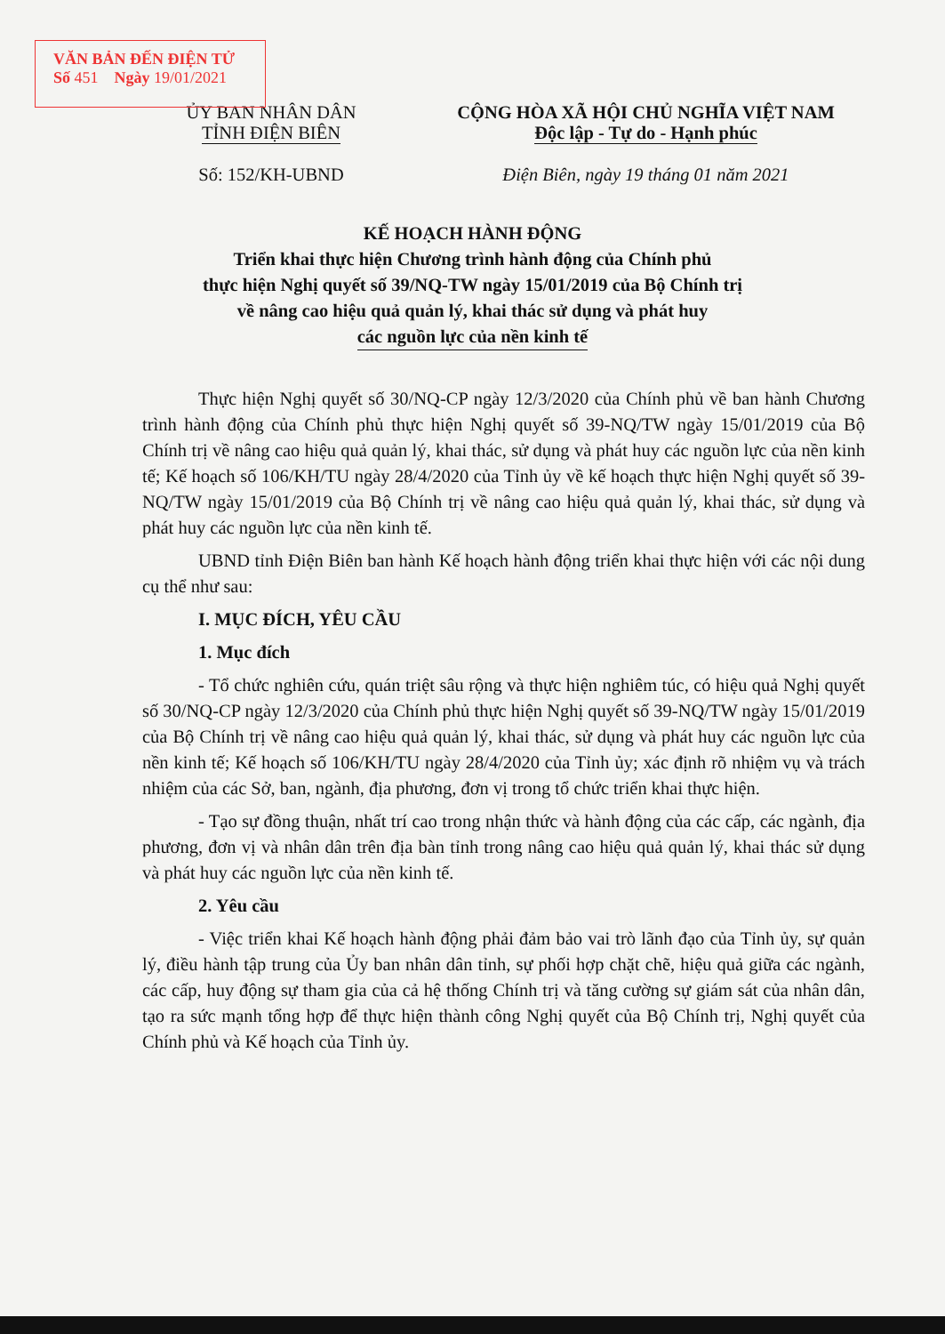VĂN BẢN ĐẾN ĐIỆN TỬ
Số 451 Ngày 19/01/2021
ỦY BAN NHÂN DÂN
TỈNH ĐIỆN BIÊN
Số: 152/KH-UBND
CỘNG HÒA XÃ HỘI CHỦ NGHĨA VIỆT NAM
Độc lập - Tự do - Hạnh phúc
Điện Biên, ngày 19 tháng 01 năm 2021
KẾ HOẠCH HÀNH ĐỘNG
Triển khai thực hiện Chương trình hành động của Chính phủ
thực hiện Nghị quyết số 39/NQ-TW ngày 15/01/2019 của Bộ Chính trị
về nâng cao hiệu quả quản lý, khai thác sử dụng và phát huy
các nguồn lực của nền kinh tế
Thực hiện Nghị quyết số 30/NQ-CP ngày 12/3/2020 của Chính phủ về ban hành Chương trình hành động của Chính phủ thực hiện Nghị quyết số 39-NQ/TW ngày 15/01/2019 của Bộ Chính trị về nâng cao hiệu quả quản lý, khai thác, sử dụng và phát huy các nguồn lực của nền kinh tế; Kế hoạch số 106/KH/TU ngày 28/4/2020 của Tỉnh ủy về kế hoạch thực hiện Nghị quyết số 39-NQ/TW ngày 15/01/2019 của Bộ Chính trị về nâng cao hiệu quả quản lý, khai thác, sử dụng và phát huy các nguồn lực của nền kinh tế.
UBND tỉnh Điện Biên ban hành Kế hoạch hành động triển khai thực hiện với các nội dung cụ thể như sau:
I. MỤC ĐÍCH, YÊU CẦU
1. Mục đích
- Tổ chức nghiên cứu, quán triệt sâu rộng và thực hiện nghiêm túc, có hiệu quả Nghị quyết số 30/NQ-CP ngày 12/3/2020 của Chính phủ thực hiện Nghị quyết số 39-NQ/TW ngày 15/01/2019 của Bộ Chính trị về nâng cao hiệu quả quản lý, khai thác, sử dụng và phát huy các nguồn lực của nền kinh tế; Kế hoạch số 106/KH/TU ngày 28/4/2020 của Tỉnh ủy; xác định rõ nhiệm vụ và trách nhiệm của các Sở, ban, ngành, địa phương, đơn vị trong tổ chức triển khai thực hiện.
- Tạo sự đồng thuận, nhất trí cao trong nhận thức và hành động của các cấp, các ngành, địa phương, đơn vị và nhân dân trên địa bàn tỉnh trong nâng cao hiệu quả quản lý, khai thác sử dụng và phát huy các nguồn lực của nền kinh tế.
2. Yêu cầu
- Việc triển khai Kế hoạch hành động phải đảm bảo vai trò lãnh đạo của Tỉnh ủy, sự quản lý, điều hành tập trung của Ủy ban nhân dân tỉnh, sự phối hợp chặt chẽ, hiệu quả giữa các ngành, các cấp, huy động sự tham gia của cả hệ thống Chính trị và tăng cường sự giám sát của nhân dân, tạo ra sức mạnh tổng hợp để thực hiện thành công Nghị quyết của Bộ Chính trị, Nghị quyết của Chính phủ và Kế hoạch của Tỉnh ủy.